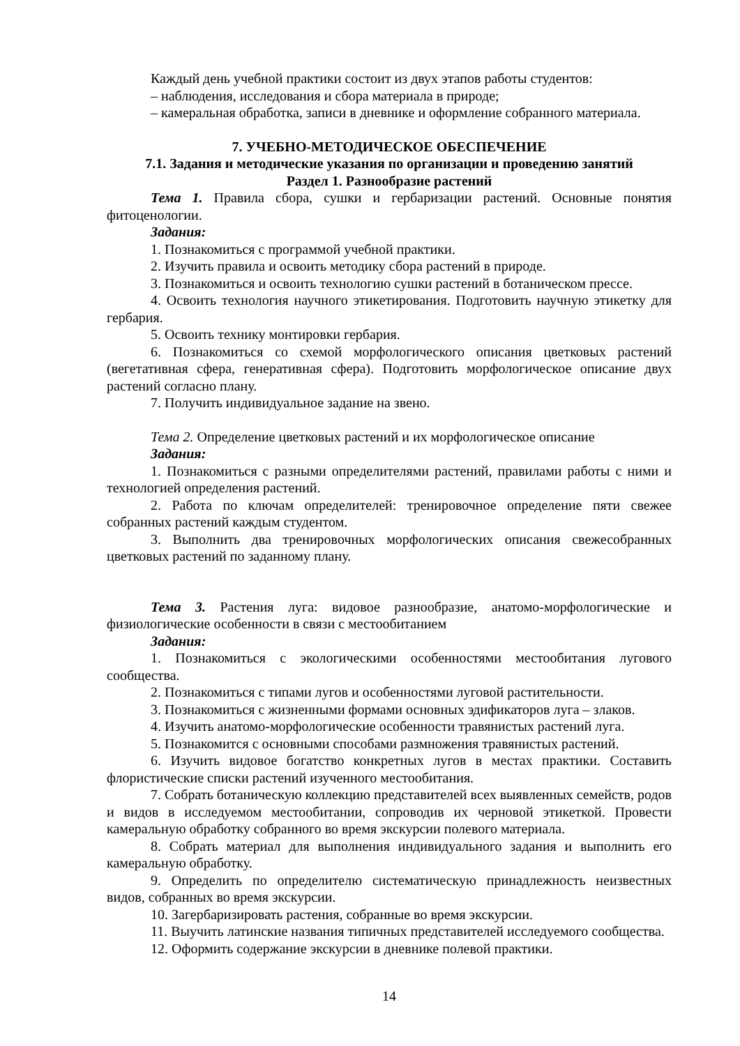Каждый день учебной практики состоит из двух этапов работы студентов:
– наблюдения, исследования и сбора материала в природе;
– камеральная обработка, записи в дневнике и оформление собранного материала.
7. УЧЕБНО-МЕТОДИЧЕСКОЕ ОБЕСПЕЧЕНИЕ
7.1. Задания и методические указания по организации и проведению занятий
Раздел 1. Разнообразие растений
Тема 1. Правила сбора, сушки и гербаризации растений. Основные понятия фитоценологии.
Задания:
1. Познакомиться с программой учебной практики.
2. Изучить правила и освоить методику сбора растений в природе.
3. Познакомиться и освоить технологию сушки растений в ботаническом прессе.
4. Освоить технология научного этикетирования. Подготовить научную этикетку для гербария.
5. Освоить технику монтировки гербария.
6. Познакомиться со схемой морфологического описания цветковых растений (вегетативная сфера, генеративная сфера). Подготовить морфологическое описание двух растений согласно плану.
7. Получить индивидуальное задание на звено.
Тема 2. Определение цветковых растений и их морфологическое описание
Задания:
1. Познакомиться с разными определителями растений, правилами работы с ними и технологией определения растений.
2. Работа по ключам определителей: тренировочное определение пяти свежее собранных растений каждым студентом.
3. Выполнить два тренировочных морфологических описания свежесобранных цветковых растений по заданному плану.
Тема 3. Растения луга: видовое разнообразие, анатомо-морфологические и физиологические особенности в связи с местообитанием
Задания:
1. Познакомиться с экологическими особенностями местообитания лугового сообщества.
2. Познакомиться с типами лугов и особенностями луговой растительности.
3. Познакомиться с жизненными формами основных эдификаторов луга – злаков.
4. Изучить анатомо-морфологические особенности травянистых растений луга.
5. Познакомится с основными способами размножения травянистых растений.
6. Изучить видовое богатство конкретных лугов в местах практики. Составить флористические списки растений изученного местообитания.
7. Собрать ботаническую коллекцию представителей всех выявленных семейств, родов и видов в исследуемом местообитании, сопроводив их черновой этикеткой. Провести камеральную обработку собранного во время экскурсии полевого материала.
8. Собрать материал для выполнения индивидуального задания и выполнить его камеральную обработку.
9. Определить по определителю систематическую принадлежность неизвестных видов, собранных во время экскурсии.
10. Загербаризировать растения, собранные во время экскурсии.
11. Выучить латинские названия типичных представителей исследуемого сообщества.
12. Оформить содержание экскурсии в дневнике полевой практики.
14